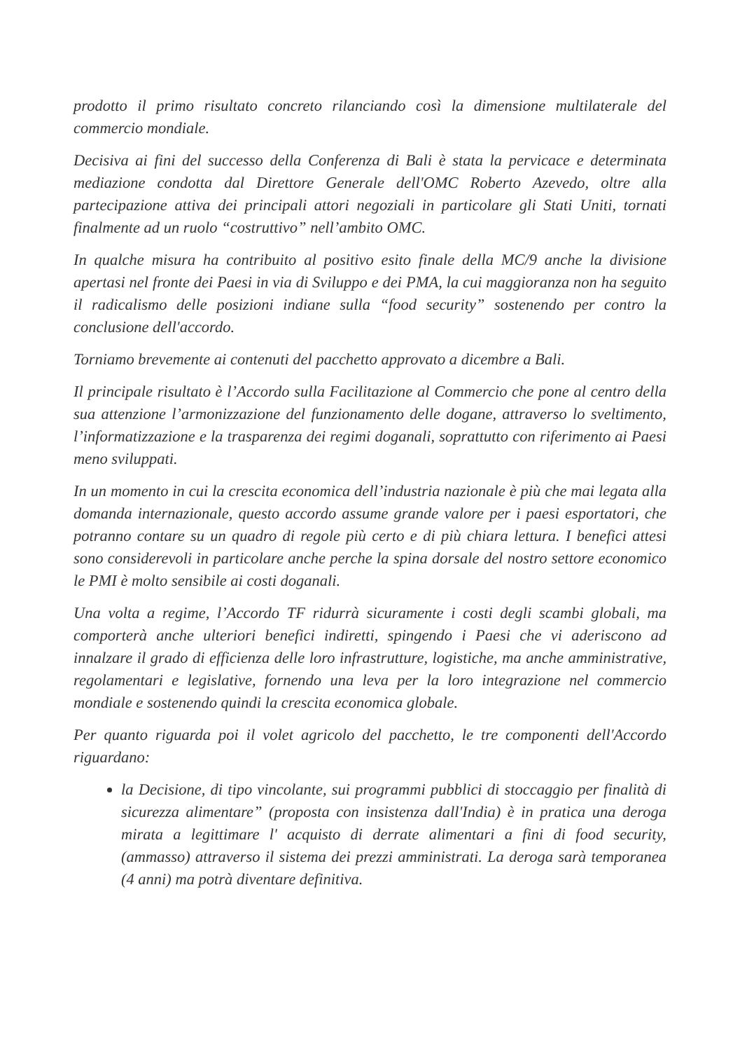prodotto il primo risultato concreto rilanciando così la dimensione multilaterale del commercio mondiale.
Decisiva ai fini del successo della Conferenza di Bali è stata la pervicace e determinata mediazione condotta dal Direttore Generale dell'OMC Roberto Azevedo, oltre alla partecipazione attiva dei principali attori negoziali in particolare gli Stati Uniti, tornati finalmente ad un ruolo “costruttivo” nell’ambito OMC.
In qualche misura ha contribuito al positivo esito finale della MC/9 anche la divisione apertasi nel fronte dei Paesi in via di Sviluppo e dei PMA, la cui maggioranza non ha seguito il radicalismo delle posizioni indiane sulla “food security” sostenendo per contro la conclusione dell'accordo.
Torniamo brevemente ai contenuti del pacchetto approvato a dicembre a Bali.
Il principale risultato è l’Accordo sulla Facilitazione al Commercio che pone al centro della sua attenzione l’armonizzazione del funzionamento delle dogane, attraverso lo sveltimento, l’informatizzazione e la trasparenza dei regimi doganali, soprattutto con riferimento ai Paesi meno sviluppati.
In un momento in cui la crescita economica dell’industria nazionale è più che mai legata alla domanda internazionale, questo accordo assume grande valore per i paesi esportatori, che potranno contare su un quadro di regole più certo e di più chiara lettura. I benefici attesi sono considerevoli in particolare anche perche la spina dorsale del nostro settore economico le PMI è molto sensibile ai costi doganali.
Una volta a regime, l’Accordo TF ridurrà sicuramente i costi degli scambi globali, ma comporterà anche ulteriori benefici indiretti, spingendo i Paesi che vi aderiscono ad innalzare il grado di efficienza delle loro infrastrutture, logistiche, ma anche amministrative, regolamentari e legislative, fornendo una leva per la loro integrazione nel commercio mondiale e sostenendo quindi la crescita economica globale.
Per quanto riguarda poi il volet agricolo del pacchetto, le tre componenti dell'Accordo riguardano:
la Decisione, di tipo vincolante, sui programmi pubblici di stoccaggio per finalità di sicurezza alimentare” (proposta con insistenza dall'India) è in pratica una deroga mirata a legittimare l' acquisto di derrate alimentari a fini di food security, (ammasso) attraverso il sistema dei prezzi amministrati. La deroga sarà temporanea (4 anni) ma potrà diventare definitiva.